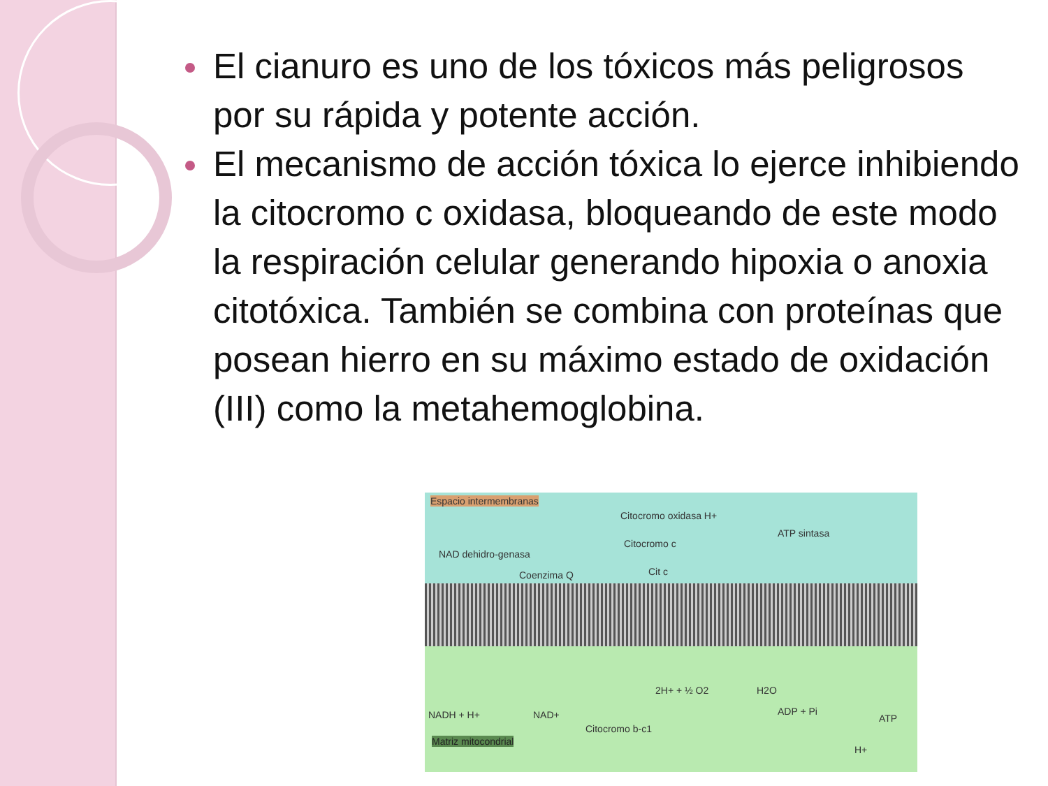El cianuro es uno de los tóxicos más peligrosos por su rápida y potente acción.
El mecanismo de acción tóxica lo ejerce inhibiendo la citocromo c oxidasa, bloqueando de este modo la respiración celular generando hipoxia o anoxia citotóxica. También se combina con proteínas que posean hierro en su máximo estado de oxidación (III) como la metahemoglobina.
Espacio intermembranas
Citocromo oxidasa H+
Citocromo c
ATP sintasa
NAD dehidro-genasa
Coenzima Q Cit c
NADH + H+ NAD+
2H+ + ½ O2 H2O
ADP + Pi
ATP
Citocromo b-c1
Matriz mitocondrial
H+